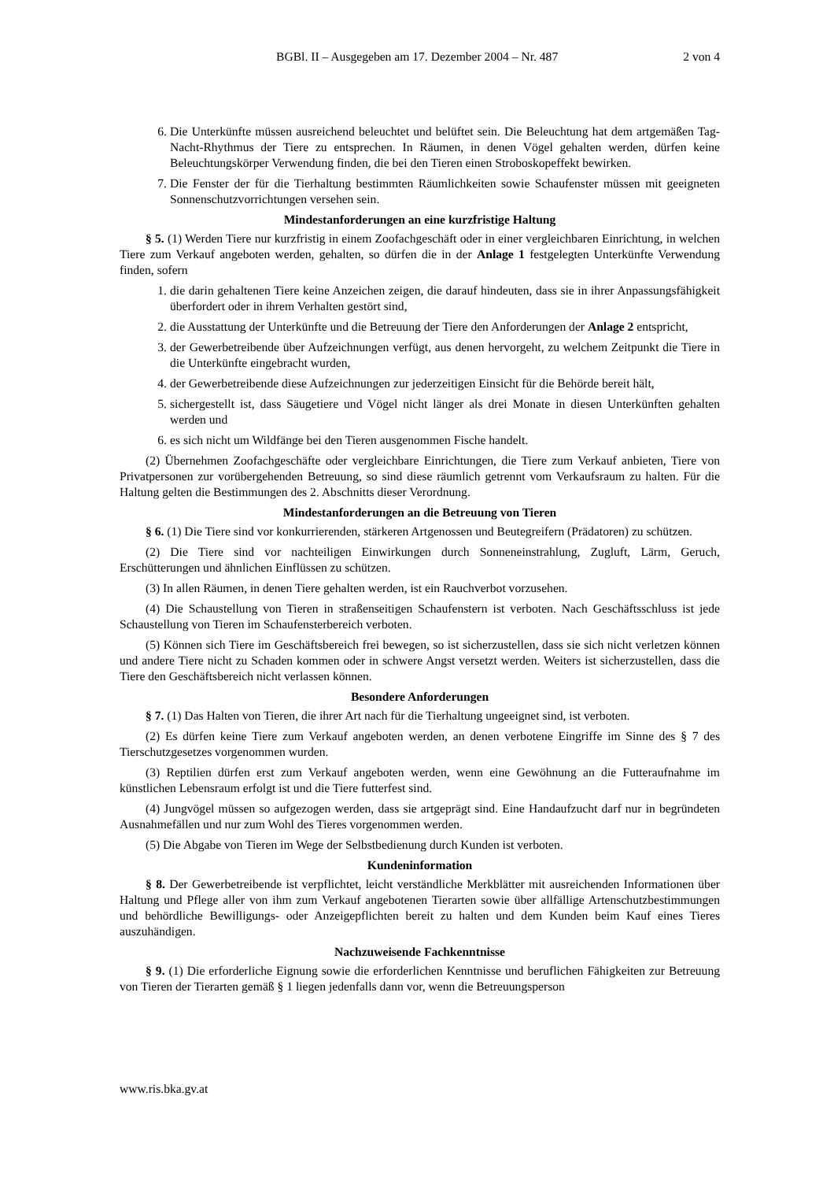BGBl. II – Ausgegeben am 17. Dezember 2004 – Nr. 487 2 von 4
6. Die Unterkünfte müssen ausreichend beleuchtet und belüftet sein. Die Beleuchtung hat dem artgemäßen Tag-Nacht-Rhythmus der Tiere zu entsprechen. In Räumen, in denen Vögel gehalten werden, dürfen keine Beleuchtungskörper Verwendung finden, die bei den Tieren einen Stroboskopeffekt bewirken.
7. Die Fenster der für die Tierhaltung bestimmten Räumlichkeiten sowie Schaufenster müssen mit geeigneten Sonnenschutzvorrichtungen versehen sein.
Mindestanforderungen an eine kurzfristige Haltung
§ 5. (1) Werden Tiere nur kurzfristig in einem Zoofachgeschäft oder in einer vergleichbaren Einrichtung, in welchen Tiere zum Verkauf angeboten werden, gehalten, so dürfen die in der Anlage 1 festgelegten Unterkünfte Verwendung finden, sofern
1. die darin gehaltenen Tiere keine Anzeichen zeigen, die darauf hindeuten, dass sie in ihrer Anpassungsfähigkeit überfordert oder in ihrem Verhalten gestört sind,
2. die Ausstattung der Unterkünfte und die Betreuung der Tiere den Anforderungen der Anlage 2 entspricht,
3. der Gewerbetreibende über Aufzeichnungen verfügt, aus denen hervorgeht, zu welchem Zeitpunkt die Tiere in die Unterkünfte eingebracht wurden,
4. der Gewerbetreibende diese Aufzeichnungen zur jederzeitigen Einsicht für die Behörde bereit hält,
5. sichergestellt ist, dass Säugetiere und Vögel nicht länger als drei Monate in diesen Unterkünften gehalten werden und
6. es sich nicht um Wildfänge bei den Tieren ausgenommen Fische handelt.
(2) Übernehmen Zoofachgeschäfte oder vergleichbare Einrichtungen, die Tiere zum Verkauf anbieten, Tiere von Privatpersonen zur vorübergehenden Betreuung, so sind diese räumlich getrennt vom Verkaufsraum zu halten. Für die Haltung gelten die Bestimmungen des 2. Abschnitts dieser Verordnung.
Mindestanforderungen an die Betreuung von Tieren
§ 6. (1) Die Tiere sind vor konkurrierenden, stärkeren Artgenossen und Beutegreifern (Prädatoren) zu schützen.
(2) Die Tiere sind vor nachteiligen Einwirkungen durch Sonneneinstrahlung, Zugluft, Lärm, Geruch, Erschütterungen und ähnlichen Einflüssen zu schützen.
(3) In allen Räumen, in denen Tiere gehalten werden, ist ein Rauchverbot vorzusehen.
(4) Die Schaustellung von Tieren in straßenseitigen Schaufenstern ist verboten. Nach Geschäftsschluss ist jede Schaustellung von Tieren im Schaufensterbereich verboten.
(5) Können sich Tiere im Geschäftsbereich frei bewegen, so ist sicherzustellen, dass sie sich nicht verletzen können und andere Tiere nicht zu Schaden kommen oder in schwere Angst versetzt werden. Weiters ist sicherzustellen, dass die Tiere den Geschäftsbereich nicht verlassen können.
Besondere Anforderungen
§ 7. (1) Das Halten von Tieren, die ihrer Art nach für die Tierhaltung ungeeignet sind, ist verboten.
(2) Es dürfen keine Tiere zum Verkauf angeboten werden, an denen verbotene Eingriffe im Sinne des § 7 des Tierschutzgesetzes vorgenommen wurden.
(3) Reptilien dürfen erst zum Verkauf angeboten werden, wenn eine Gewöhnung an die Futteraufnahme im künstlichen Lebensraum erfolgt ist und die Tiere futterfest sind.
(4) Jungvögel müssen so aufgezogen werden, dass sie artgeprägt sind. Eine Handaufzucht darf nur in begründeten Ausnahmefällen und nur zum Wohl des Tieres vorgenommen werden.
(5) Die Abgabe von Tieren im Wege der Selbstbedienung durch Kunden ist verboten.
Kundeninformation
§ 8. Der Gewerbetreibende ist verpflichtet, leicht verständliche Merkblätter mit ausreichenden Informationen über Haltung und Pflege aller von ihm zum Verkauf angebotenen Tierarten sowie über allfällige Artenschutzbestimmungen und behördliche Bewilligungs- oder Anzeigepflichten bereit zu halten und dem Kunden beim Kauf eines Tieres auszuhändigen.
Nachzuweisende Fachkenntnisse
§ 9. (1) Die erforderliche Eignung sowie die erforderlichen Kenntnisse und beruflichen Fähigkeiten zur Betreuung von Tieren der Tierarten gemäß § 1 liegen jedenfalls dann vor, wenn die Betreuungsperson
www.ris.bka.gv.at